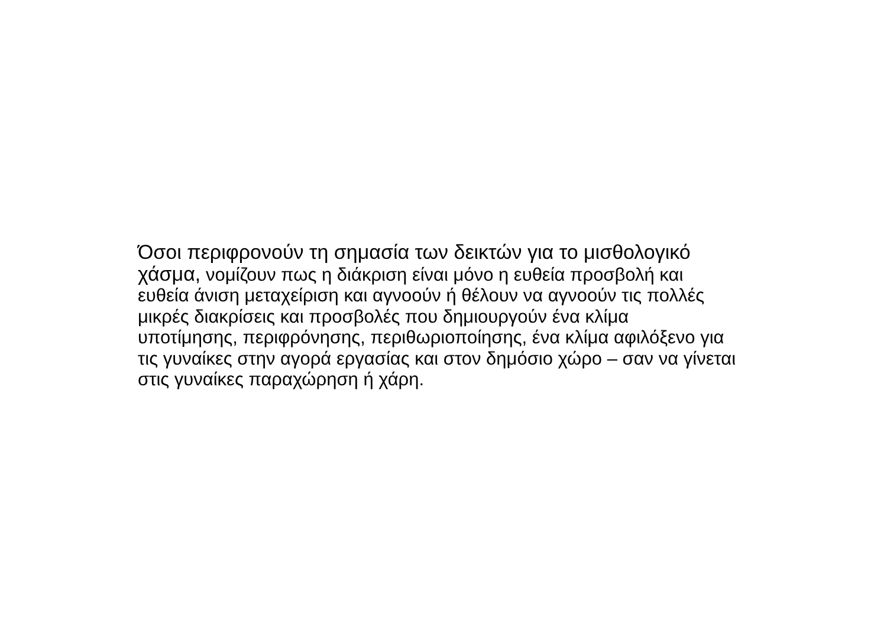Όσοι περιφρονούν τη σημασία των δεικτών για το μισθολογικό
χάσμα, νομίζουν πως η διάκριση είναι μόνο η ευθεία προσβολή και
ευθεία άνιση μεταχείριση και αγνοούν ή θέλουν να αγνοούν τις πολλές
μικρές διακρίσεις και προσβολές που δημιουργούν ένα κλίμα
υποτίμησης, περιφρόνησης, περιθωριοποίησης, ένα κλίμα αφιλόξενο για
τις γυναίκες στην αγορά εργασίας και στον δημόσιο χώρο – σαν να γίνεται
στις γυναίκες παραχώρηση ή χάρη.